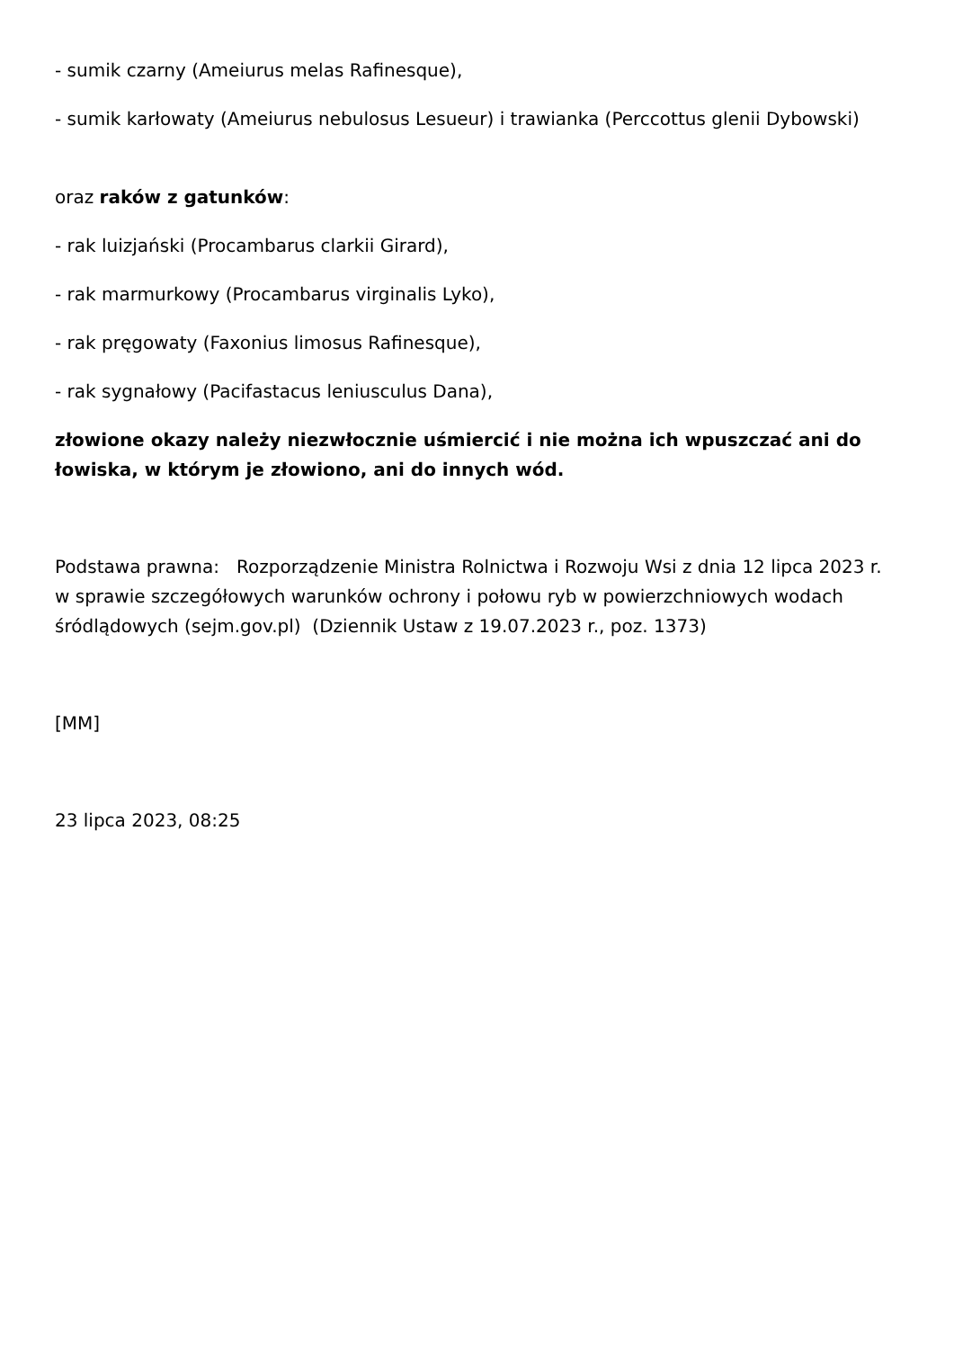- sumik czarny (Ameiurus melas Rafinesque),
- sumik karłowaty (Ameiurus nebulosus Lesueur) i trawianka (Perccottus glenii Dybowski)
oraz raków z gatunków:
- rak luizjański (Procambarus clarkii Girard),
- rak marmurkowy (Procambarus virginalis Lyko),
- rak pręgowaty (Faxonius limosus Rafinesque),
- rak sygnałowy (Pacifastacus leniusculus Dana),
złowione okazy należy niezwłocznie uśmiercić i nie można ich wpuszczać ani do łowiska, w którym je złowiono, ani do innych wód.
Podstawa prawna: Rozporządzenie Ministra Rolnictwa i Rozwoju Wsi z dnia 12 lipca 2023 r. w sprawie szczegółowych warunków ochrony i połowu ryb w powierzchniowych wodach śródlądowych (sejm.gov.pl) (Dziennik Ustaw z 19.07.2023 r., poz. 1373)
[MM]
23 lipca 2023, 08:25